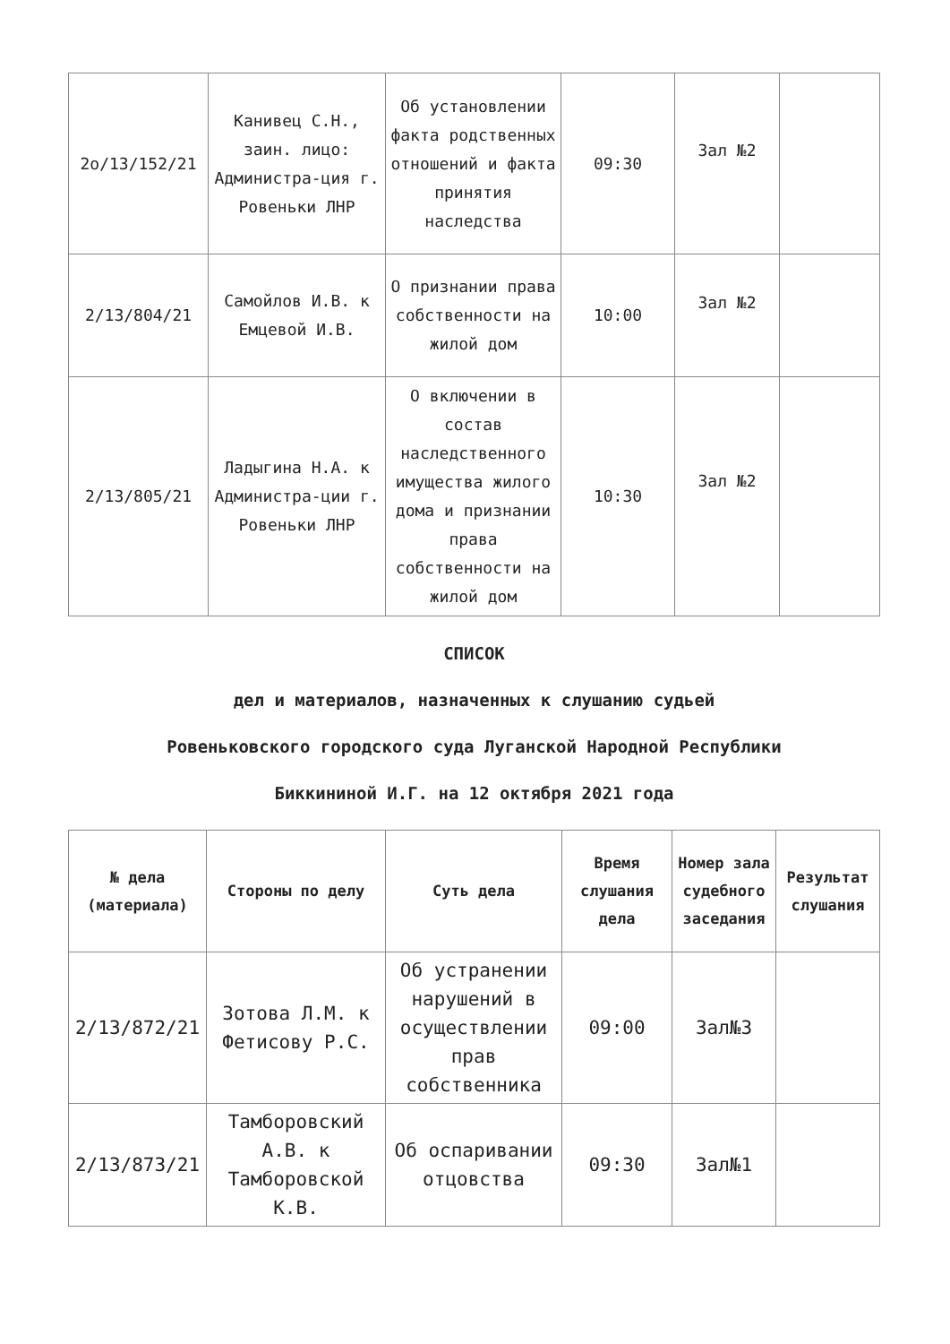| 2о/13/152/21 | Канивец С.Н., заин. лицо: Администра-ция г. Ровеньки ЛНР | Об установлении факта родственных отношений и факта принятия наследства | 09:30 | Зал №2 | |
| 2/13/804/21 | Самойлов И.В. к Емцевой И.В. | О признании права собственности на жилой дом | 10:00 | Зал №2 | |
| 2/13/805/21 | Ладыгина Н.А. к Администра-ции г. Ровеньки ЛНР | О включении в состав наследственного имущества жилого дома и признании права собственности на жилой дом | 10:30 | Зал №2 | |
СПИСОК
дел и материалов, назначенных к слушанию судьей
Ровеньковского городского суда Луганской Народной Республики
Биккининой И.Г. на 12 октября 2021 года
| № дела (материала) | Стороны по делу | Суть дела | Время слушания дела | Номер зала судебного заседания | Результат слушания |
| --- | --- | --- | --- | --- | --- |
| 2/13/872/21 | Зотова Л.М. к Фетисову Р.С. | Об устранении нарушений в осуществлении прав собственника | 09:00 | Зал№3 | |
| 2/13/873/21 | Тамборовский А.В. к Тамборовской К.В. | Об оспаривании отцовства | 09:30 | Зал№1 | |